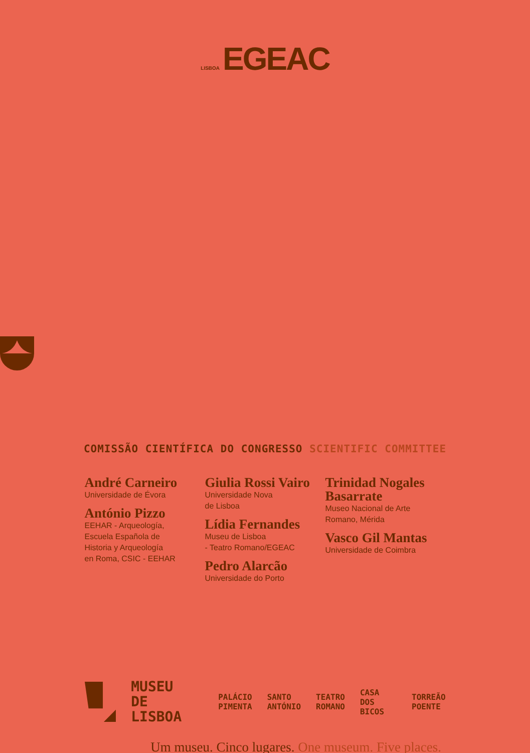LISBOA EGEAC
COMISSÃO CIENTÍFICA DO CONGRESSO SCIENTIFIC COMMITTEE
André Carneiro
Universidade de Évora
António Pizzo
EEHAR - Arqueología,
Escuela Española de
Historia y Arqueología
en Roma, CSIC - EEHAR
Giulia Rossi Vairo
Universidade Nova
de Lisboa
Lídia Fernandes
Museu de Lisboa
- Teatro Romano/EGEAC
Pedro Alarcão
Universidade do Porto
Trinidad Nogales Basarrate
Museo Nacional de Arte
Romano, Mérida
Vasco Gil Mantas
Universidade de Coimbra
MUSEU
DE LISBOA
PALÁCIO
PIMENTA
SANTO
ANTÓNIO
TEATRO
ROMANO
CASA DOS
BICOS
TORREÃO
POENTE
Um museu. Cinco lugares. One museum. Five places.